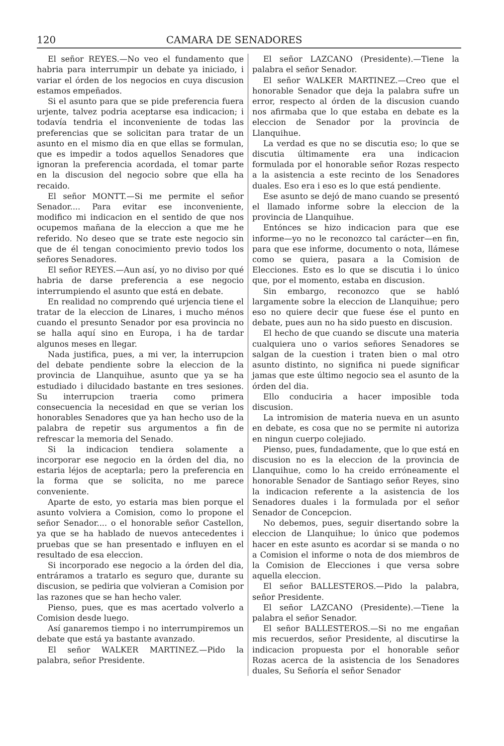120 CAMARA DE SENADORES
El señor REYES.—No veo el fundamento que habria para interrumpir un debate ya iniciado, i variar el órden de los negocios en cuya discusion estamos empeñados.
Si el asunto para que se pide preferencia fuera urjente, talvez podria aceptarse esa indicacion; i todavía tendria el inconveniente de todas las preferencias que se solicitan para tratar de un asunto en el mismo dia en que ellas se formulan, que es impedir a todos aquellos Senadores que ignoran la preferencia acordada, el tomar parte en la discusion del negocio sobre que ella ha recaido.
El señor MONTT.—Si me permite el señor Senador.... Para evitar ese inconveniente, modifico mi indicacion en el sentido de que nos ocupemos mañana de la eleccion a que me he referido. No deseo que se trate este negocio sin que de él tengan conocimiento previo todos los señores Senadores.
El señor REYES.—Aun así, yo no diviso por qué habria de darse preferencia a ese negocio interrumpiendo el asunto que está en debate.
En realidad no comprendo qué urjencia tiene el tratar de la eleccion de Linares, i mucho ménos cuando el presunto Senador por esa provincia no se halla aquí sino en Europa, i ha de tardar algunos meses en llegar.
Nada justifica, pues, a mi ver, la interrupcion del debate pendiente sobre la eleccion de la provincia de Llanquihue, asunto que ya se ha estudiado i dilucidado bastante en tres sesiones. Su interrupcion traeria como primera consecuencia la necesidad en que se verian los honorables Senadores que ya han hecho uso de la palabra de repetir sus argumentos a fin de refrescar la memoria del Senado.
Si la indicacion tendiera solamente a incorporar ese negocio en la órden del dia, no estaria léjos de aceptarla; pero la preferencia en la forma que se solicita, no me parece conveniente.
Aparte de esto, yo estaria mas bien porque el asunto volviera a Comision, como lo propone el señor Senador.... o el honorable señor Castellon, ya que se ha hablado de nuevos antecedentes i pruebas que se han presentado e influyen en el resultado de esa eleccion.
Si incorporado ese negocio a la órden del dia, entráramos a tratarlo es seguro que, durante su discusion, se pediria que volvieran a Comision por las razones que se han hecho valer.
Pienso, pues, que es mas acertado volverlo a Comision desde luego.
Así ganaremos tiempo i no interrumpiremos un debate que está ya bastante avanzado.
El señor WALKER MARTINEZ.—Pido la palabra, señor Presidente.
El señor LAZCANO (Presidente).—Tiene la palabra el señor Senador.
El señor WALKER MARTINEZ.—Creo que el honorable Senador que deja la palabra sufre un error, respecto al órden de la discusion cuando nos afirmaba que lo que estaba en debate es la eleccion de Senador por la provincia de Llanquihue.
La verdad es que no se discutia eso; lo que se discutia últimamente era una indicacion formulada por el honorable señor Rozas respecto a la asistencia a este recinto de los Senadores duales. Eso era i eso es lo que está pendiente.
Ese asunto se dejó de mano cuando se presentó el llamado informe sobre la eleccion de la provincia de Llanquihue.
Entónces se hizo indicacion para que ese informe—yo no le reconozco tal carácter—en fin, para que ese informe, documento o nota, llámese como se quiera, pasara a la Comision de Elecciones. Esto es lo que se discutia i lo único que, por el momento, estaba en discusion.
Sin embargo, reconozco que se habló largamente sobre la eleccion de Llanquihue; pero eso no quiere decir que fuese ése el punto en debate, pues aun no ha sido puesto en discusion.
El hecho de que cuando se discute una materia cualquiera uno o varios señores Senadores se salgan de la cuestion i traten bien o mal otro asunto distinto, no significa ni puede significar jamas que este último negocio sea el asunto de la órden del dia.
Ello conduciria a hacer imposible toda discusion.
La intromision de materia nueva en un asunto en debate, es cosa que no se permite ni autoriza en ningun cuerpo colejiado.
Pienso, pues, fundadamente, que lo que está en discusion no es la eleccion de la provincia de Llanquihue, como lo ha creido erróneamente el honorable Senador de Santiago señor Reyes, sino la indicacion referente a la asistencia de los Senadores duales i la formulada por el señor Senador de Concepcion.
No debemos, pues, seguir disertando sobre la eleccion de Llanquihue; lo único que podemos hacer en este asunto es acordar si se manda o no a Comision el informe o nota de dos miembros de la Comision de Elecciones i que versa sobre aquella eleccion.
El señor BALLESTEROS.—Pido la palabra, señor Presidente.
El señor LAZCANO (Presidente).—Tiene la palabra el señor Senador.
El señor BALLESTEROS.—Si no me engañan mis recuerdos, señor Presidente, al discutirse la indicacion propuesta por el honorable señor Rozas acerca de la asistencia de los Senadores duales, Su Señoría el señor Senador